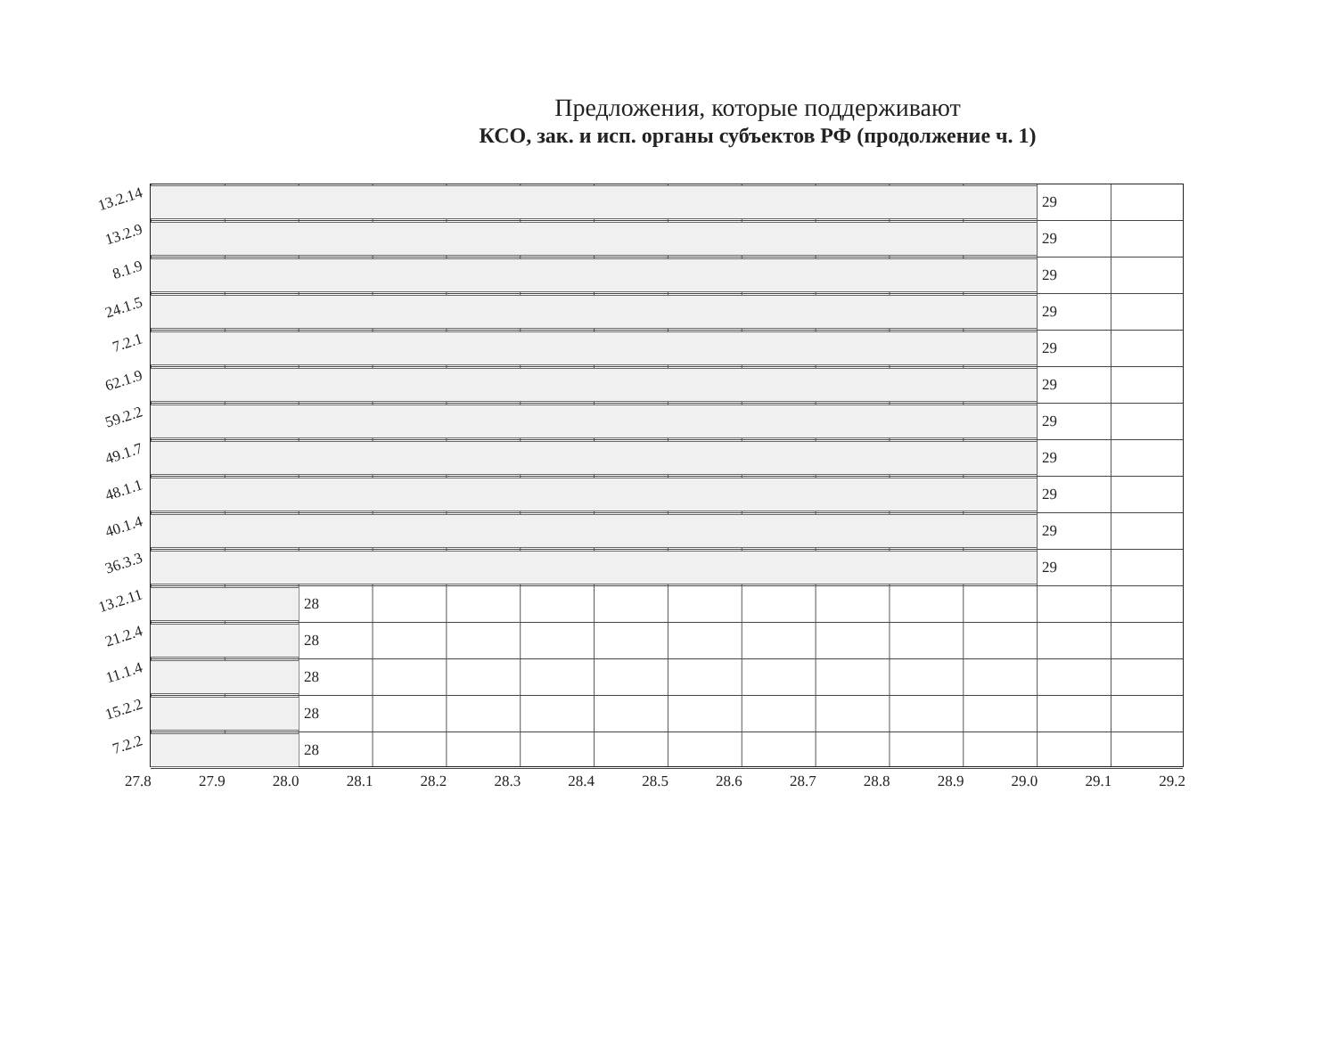Предложения, которые поддерживают
КСО, зак. и исп. органы субъектов РФ (продолжение ч. 1)
13.2.14
29
13.2.9
29
8.1.9
29
24.1.5
29
7.2.1
29
62.1.9
29
59.2.2
29
49.1.7
29
48.1.1
29
40.1.4
29
36.3.3
29
13.2.11
28
21.2.4
28
11.1.4
28
15.2.2
28
7.2.2
28
27.8 27.9 28.0 28.1 28.2 28.3 28.4 28.5 28.6 28.7 28.8 28.9 29.0 29.1 29.2